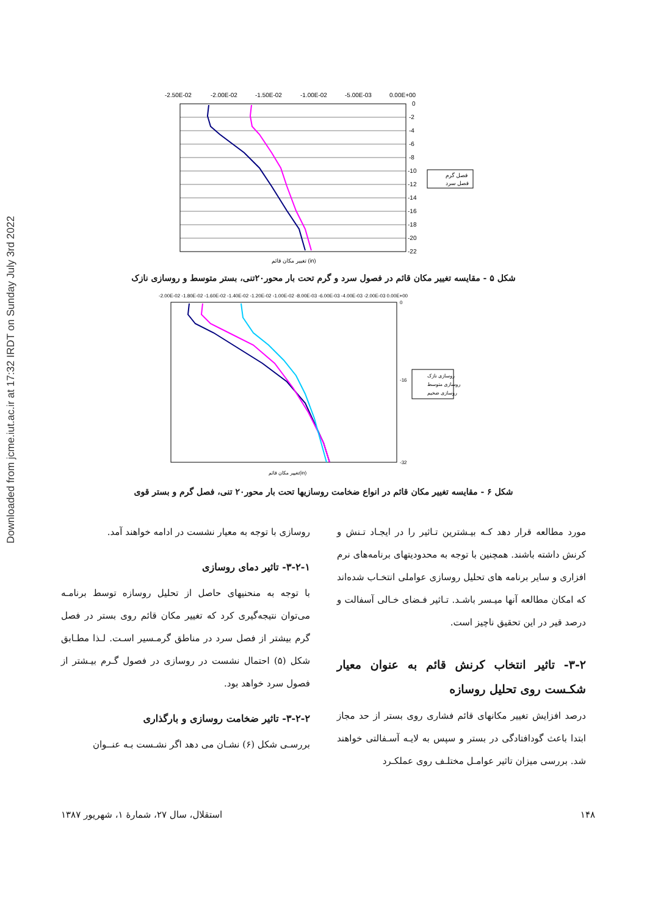Downloaded from jcme.iut.ac.ir at 17:32 IRDT on Sunday July 3rd 2022
-2.50E-02
-2.00E-02
-1.50E-02
-1.00E-02
-5.00E-03
0.00E+00
0
-2
-4
-6
-8
-10
-12
-14
-16
-18
-20
-22
فصل گرم
فصل سرد
تغییر مکان قائم (in)
شکل ۵ - مقایسه تغییر مکان قائم در فصول سرد و گرم تحت بار محور۲۰تنی، بستر متوسط و روسازی نازک
-2.00E-02 -1.80E-02 -1.60E-02 -1.40E-02 -1.20E-02 -1.00E-02 -8.00E-03 -6.00E-03 -4.00E-03 -2.00E-03 0.00E+00
0
-16
-32
روسازی نازک
روسازی متوسط
روسازی ضخیم
تغییر مکان قائم(in)
شکل ۶ - مقایسه تغییر مکان قائم در انواع ضخامت روسازیها تحت بار محور۲۰ تنی، فصل گرم و بستر قوی
مورد مطالعه قرار دهد کـه بیـشترین تـاثیر را در ایجـاد تـنش و کرنش داشته باشند. همچنین با توجه به محدودیتهای برنامه‌های نرم افزاری و سایر برنامه های تحلیل روسازی عواملی انتخـاب شده‌اند که امکان مطالعه آنها میـسر باشـد. تـاثیر فـضای خـالی آسفالت و درصد قیر در این تحقیق ناچیز است.
۳-۲- تاثیر انتخاب کرنش قائم به عنوان معیار شکـست روی تحلیل روسازه
درصد افزایش تغییر مکانهای قائم فشاری روی بستر از حد مجاز ابتدا باعث گودافتادگی در بستر و سپس به لایـه آسـفالتی خواهند شد. بررسی میزان تاثیر عوامـل مختلـف روی عملکـرد
روسازی با توجه به معیار نشست در ادامه خواهند آمد.
۳-۲-۱- تاثیر دمای روسازی
با توجه به منحنیهای حاصل از تحلیل روسازه توسط برنامـه می‌توان نتیجه‌گیری کرد که تغییر مکان قائم روی بستر در فصل گرم بیشتر از فصل سرد در مناطق گرمـسیر اسـت. لـذا مطـابق شکل (۵) احتمال نشست در روسازی در فصول گـرم بیـشتر از فصول سرد خواهد بود.
۳-۲-۲- تاثیر ضخامت روسازی و بارگذاری
بررسـی شکل (۶) نشـان می دهد اگر نشـست بـه عنــوان
۱۴۸ استقلال، سال ۲۷، شمارهٔ ۱، شهریور ۱۳۸۷